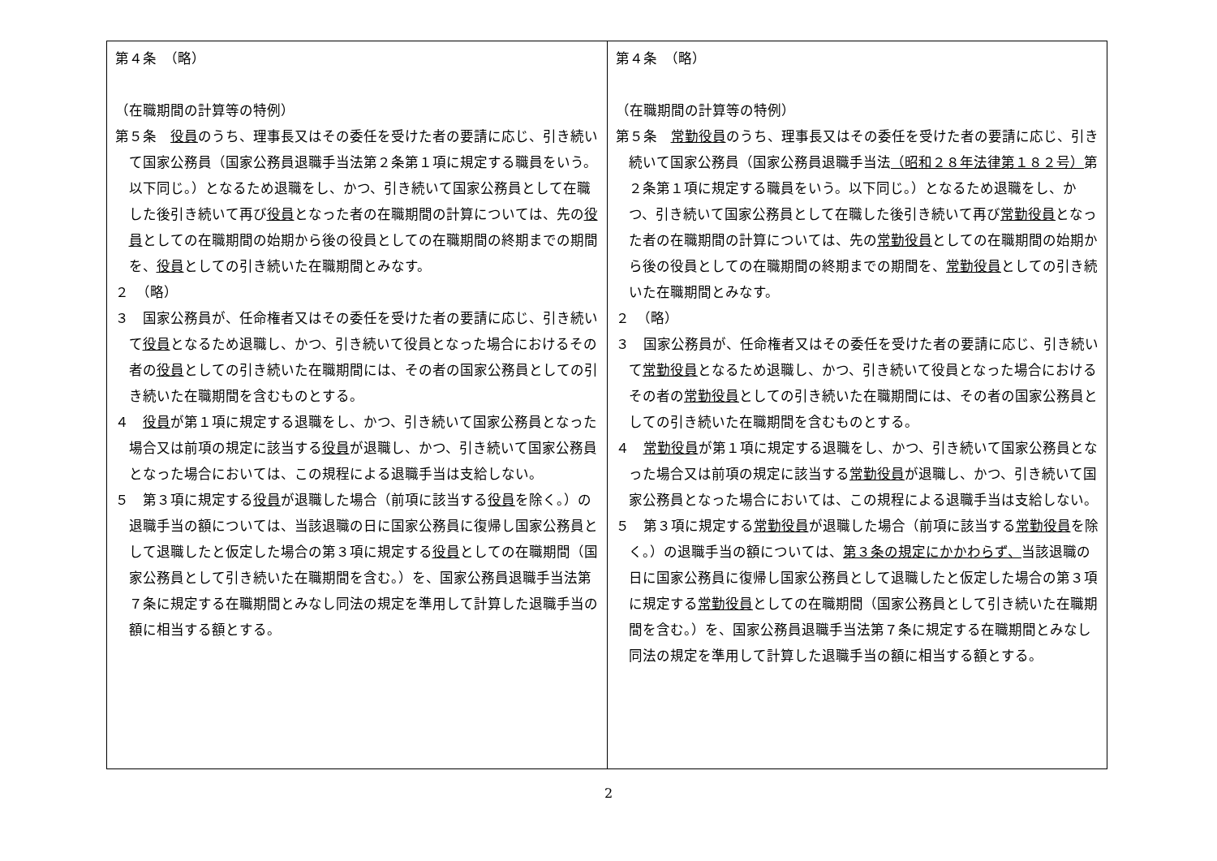| 第４条 （略） （在職期間の計算等の特例） 第５条 役員 のうち、理事長又はその委任を受けた者の要請に応じ、引き続いて国家公務員（国家公務員退職手当法第２条第１項に規定する職員をいう。以下同じ。）となるため退職をし、かつ、引き続いて国家公務員として在職した後引き続いて再び 役員 となった者の在職期間の計算については、先の 役員 としての在職期間の始期から後の役員としての在職期間の終期までの期間を、 役員 としての引き続いた在職期間とみなす。 ２ （略） ３ 国家公務員が、任命権者又はその委任を受けた者の要請に応じ、引き続いて 役員 となるため退職し、かつ、引き続いて役員となった場合におけるその者の 役員 としての引き続いた在職期間には、その者の国家公務員としての引き続いた在職期間を含むものとする。 ４ 役員 が第１項に規定する退職をし、かつ、引き続いて国家公務員となった場合又は前項の規定に該当する 役員 が退職し、かつ、引き続いて国家公務員となった場合においては、この規程による退職手当は支給しない。 ５ 第３項に規定する 役員 が退職した場合（前項に該当する 役員 を除く。）の退職手当の額については、当該退職の日に国家公務員に復帰し国家公務員として退職したと仮定した場合の第３項に規定する 役員 としての在職期間（国家公務員として引き続いた在職期間を含む。）を、国家公務員退職手当法第７条に規定する在職期間とみなし同法の規定を準用して計算した退職手当の額に相当する額とする。 | 第４条 （略） （在職期間の計算等の特例） 第５条 常勤役員 のうち、理事長又はその委任を受けた者の要請に応じ、引き続いて国家公務員（国家公務員退職手当法 （昭和２８年法律第１８２号） 第２条第１項に規定する職員をいう。以下同じ。）となるため退職をし、かつ、引き続いて国家公務員として在職した後引き続いて再び 常勤役員 となった者の在職期間の計算については、先の 常勤役員 としての在職期間の始期から後の役員としての在職期間の終期までの期間を、 常勤役員 としての引き続いた在職期間とみなす。 ２ （略） ３ 国家公務員が、任命権者又はその委任を受けた者の要請に応じ、引き続いて 常勤役員 となるため退職し、かつ、引き続いて役員となった場合におけるその者の 常勤役員 としての引き続いた在職期間には、その者の国家公務員としての引き続いた在職期間を含むものとする。 ４ 常勤役員 が第１項に規定する退職をし、かつ、引き続いて国家公務員となった場合又は前項の規定に該当する 常勤役員 が退職し、かつ、引き続いて国家公務員となった場合においては、この規程による退職手当は支給しない。 ５ 第３項に規定する 常勤役員 が退職した場合（前項に該当する 常勤役員 を除く。）の退職手当の額については、 第３条の規定にかかわらず、 当該退職の日に国家公務員に復帰し国家公務員として退職したと仮定した場合の第３項に規定する 常勤役員 としての在職期間（国家公務員として引き続いた在職期間を含む。）を、国家公務員退職手当法第７条に規定する在職期間とみなし同法の規定を準用して計算した退職手当の額に相当する額とする。 |
2